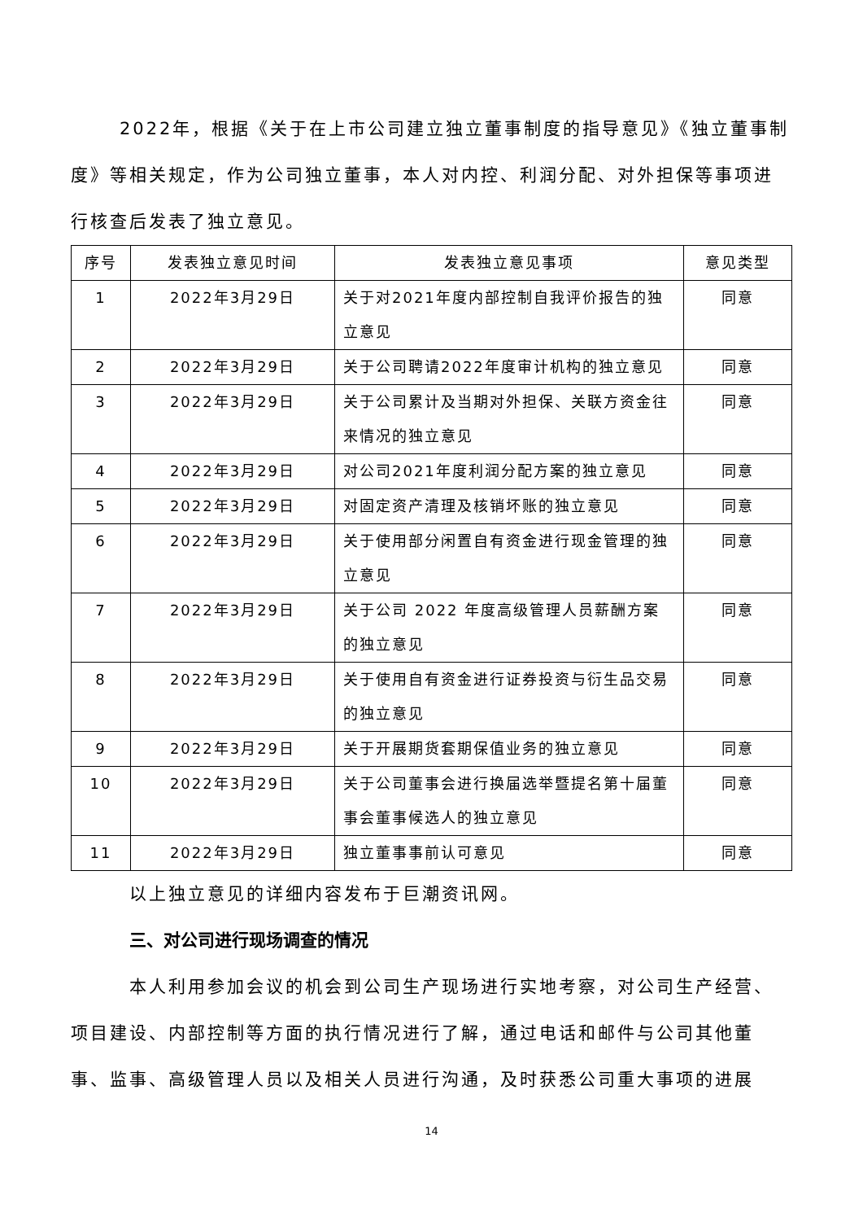2022年，根据《关于在上市公司建立独立董事制度的指导意见》《独立董事制度》等相关规定，作为公司独立董事，本人对内控、利润分配、对外担保等事项进行核查后发表了独立意见。
| 序号 | 发表独立意见时间 | 发表独立意见事项 | 意见类型 |
| --- | --- | --- | --- |
| 1 | 2022年3月29日 | 关于对2021年度内部控制自我评价报告的独立意见 | 同意 |
| 2 | 2022年3月29日 | 关于公司聘请2022年度审计机构的独立意见 | 同意 |
| 3 | 2022年3月29日 | 关于公司累计及当期对外担保、关联方资金往来情况的独立意见 | 同意 |
| 4 | 2022年3月29日 | 对公司2021年度利润分配方案的独立意见 | 同意 |
| 5 | 2022年3月29日 | 对固定资产清理及核销坏账的独立意见 | 同意 |
| 6 | 2022年3月29日 | 关于使用部分闲置自有资金进行现金管理的独立意见 | 同意 |
| 7 | 2022年3月29日 | 关于公司 2022 年度高级管理人员薪酬方案的独立意见 | 同意 |
| 8 | 2022年3月29日 | 关于使用自有资金进行证券投资与衍生品交易的独立意见 | 同意 |
| 9 | 2022年3月29日 | 关于开展期货套期保值业务的独立意见 | 同意 |
| 10 | 2022年3月29日 | 关于公司董事会进行换届选举暨提名第十届董事会董事候选人的独立意见 | 同意 |
| 11 | 2022年3月29日 | 独立董事事前认可意见 | 同意 |
以上独立意见的详细内容发布于巨潮资讯网。
三、对公司进行现场调查的情况
本人利用参加会议的机会到公司生产现场进行实地考察，对公司生产经营、项目建设、内部控制等方面的执行情况进行了解，通过电话和邮件与公司其他董事、监事、高级管理人员以及相关人员进行沟通，及时获悉公司重大事项的进展
14